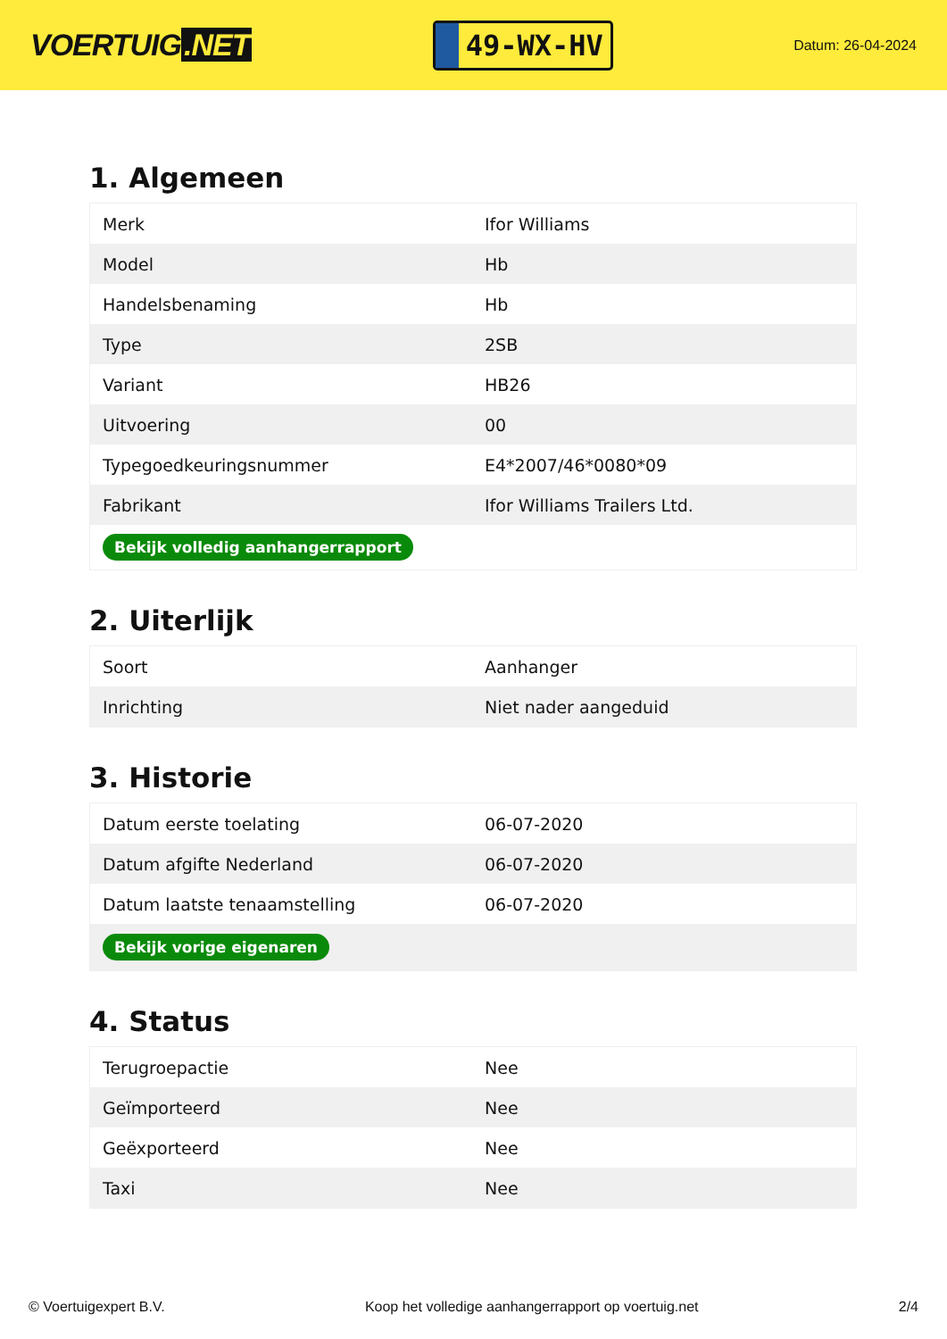VOERTUIG.NET
49-WX-HV
Datum: 26-04-2024
1. Algemeen
| Merk | Ifor Williams |
| Model | Hb |
| Handelsbenaming | Hb |
| Type | 2SB |
| Variant | HB26 |
| Uitvoering | 00 |
| Typegoedkeuringsnummer | E4*2007/46*0080*09 |
| Fabrikant | Ifor Williams Trailers Ltd. |
| Bekijk volledig aanhangerrapport | |
2. Uiterlijk
| Soort | Aanhanger |
| Inrichting | Niet nader aangeduid |
3. Historie
| Datum eerste toelating | 06-07-2020 |
| Datum afgifte Nederland | 06-07-2020 |
| Datum laatste tenaamstelling | 06-07-2020 |
| Bekijk vorige eigenaren | |
4. Status
| Terugroepactie | Nee |
| Geïmporteerd | Nee |
| Geëxporteerd | Nee |
| Taxi | Nee |
© Voertuigexpert B.V. Koop het volledige aanhangerrapport op voertuig.net 2/4